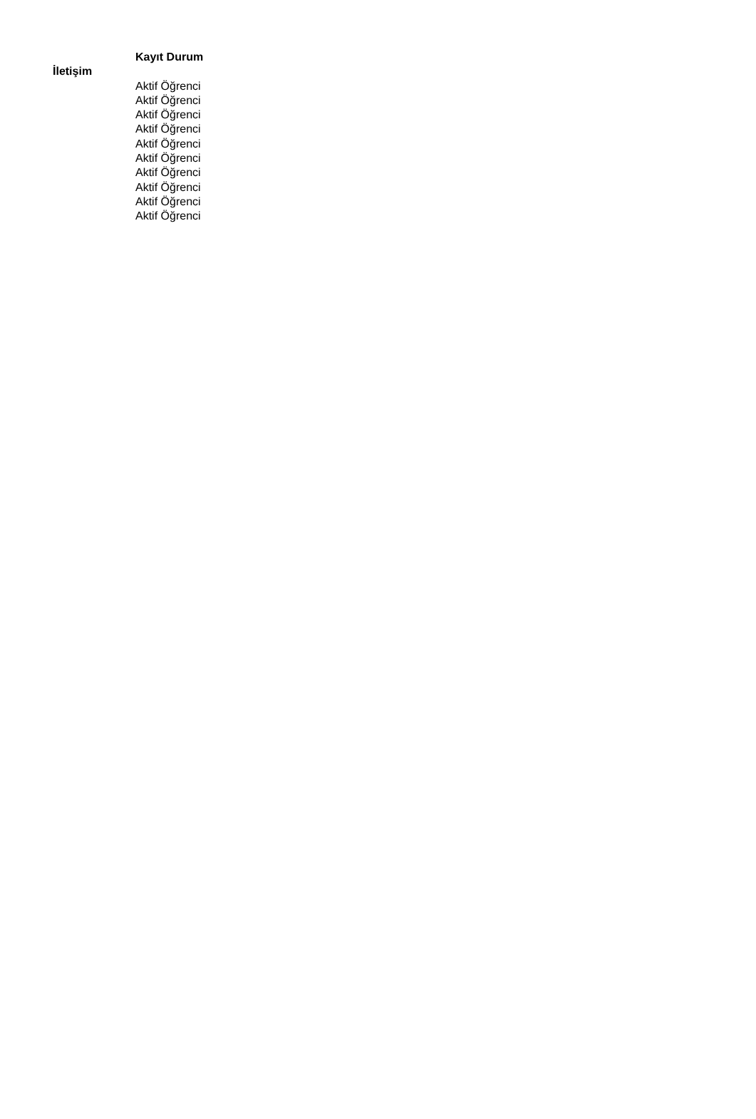| | Kayıt Durum |
| --- | --- |
| İletişim | |
| | Aktif Öğrenci |
| | Aktif Öğrenci |
| | Aktif Öğrenci |
| | Aktif Öğrenci |
| | Aktif Öğrenci |
| | Aktif Öğrenci |
| | Aktif Öğrenci |
| | Aktif Öğrenci |
| | Aktif Öğrenci |
| | Aktif Öğrenci |